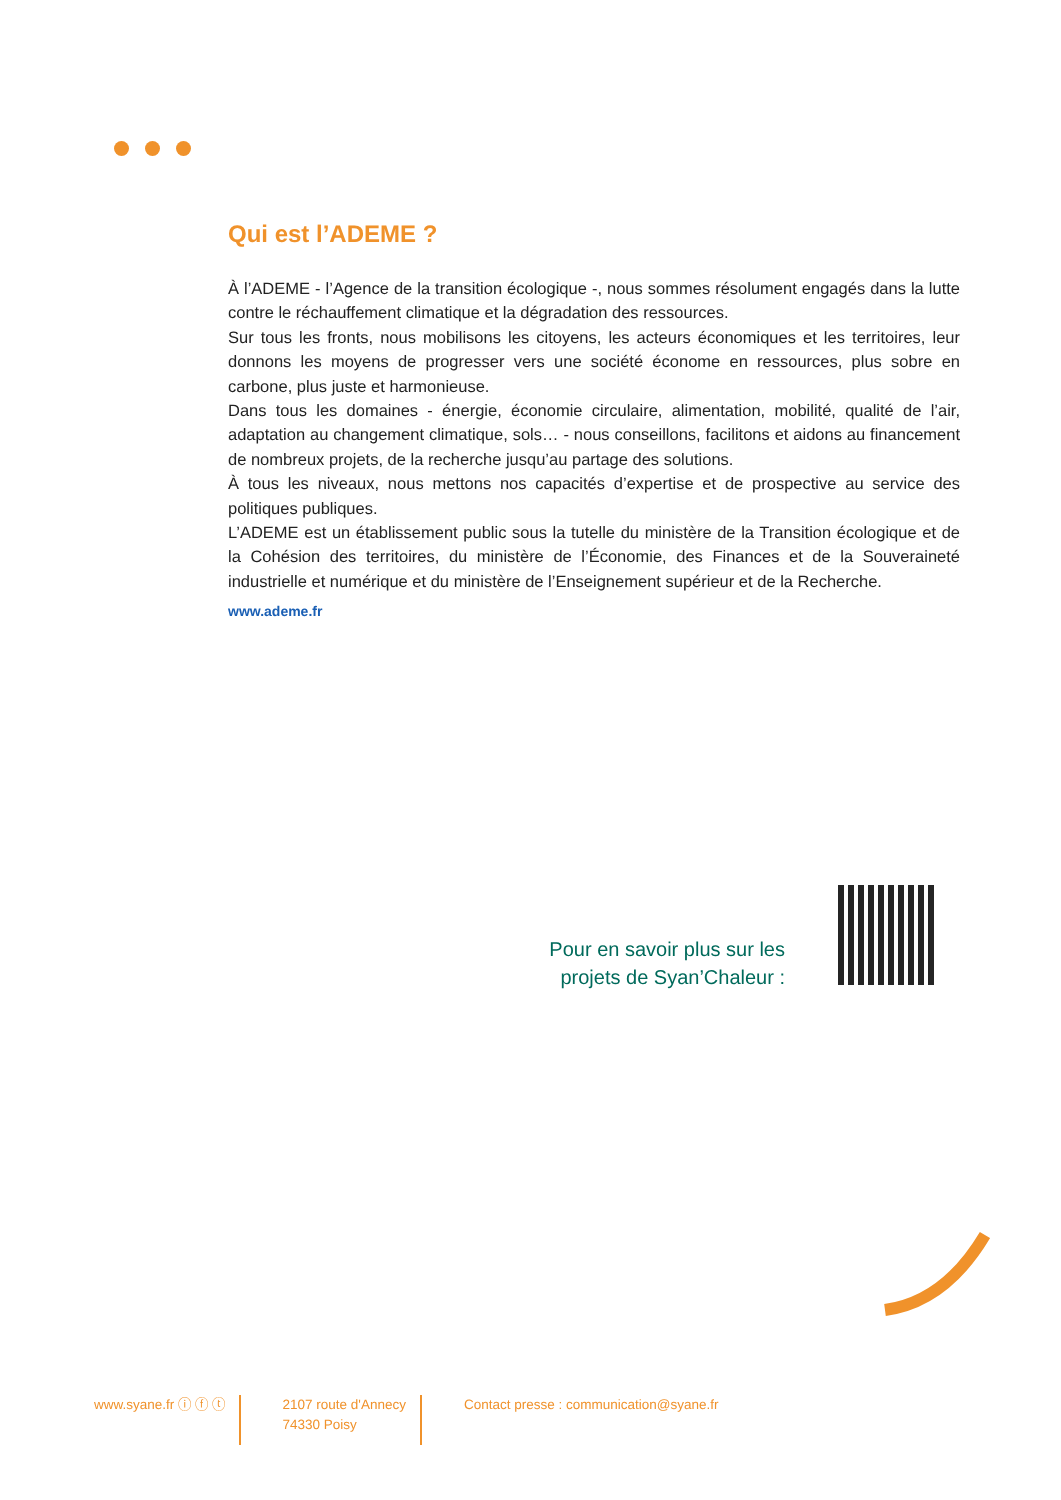Qui est l’ADEME ?
À l’ADEME - l’Agence de la transition écologique -, nous sommes résolument engagés dans la lutte contre le réchauffement climatique et la dégradation des ressources.
Sur tous les fronts, nous mobilisons les citoyens, les acteurs économiques et les territoires, leur donnons les moyens de progresser vers une société économe en ressources, plus sobre en carbone, plus juste et harmonieuse.
Dans tous les domaines - énergie, économie circulaire, alimentation, mobilité, qualité de l’air, adaptation au changement climatique, sols… - nous conseillons, facilitons et aidons au financement de nombreux projets, de la recherche jusqu’au partage des solutions.
À tous les niveaux, nous mettons nos capacités d’expertise et de prospective au service des politiques publiques.
L’ADEME est un établissement public sous la tutelle du ministère de la Transition écologique et de la Cohésion des territoires, du ministère de l’Économie, des Finances et de la Souveraineté industrielle et numérique et du ministère de l’Enseignement supérieur et de la Recherche.
www.ademe.fr
Pour en savoir plus sur les projets de Syan’Chaleur :
www.syane.fr ⓘ ⓕ ⓣ 2107 route d'Annecy
74330 Poisy
Contact presse : communication@syane.fr